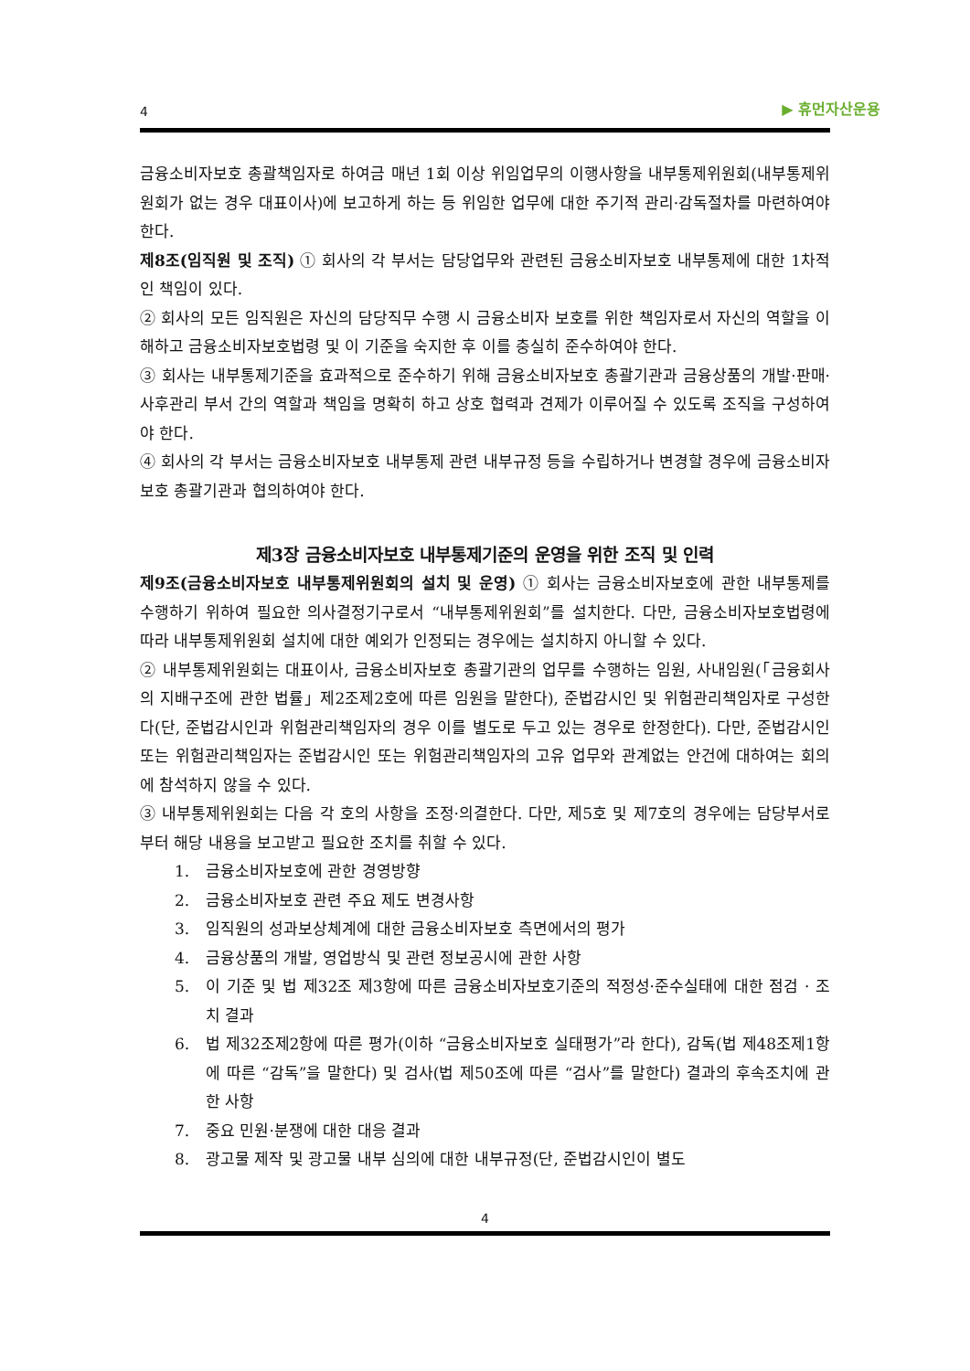4 ▶ 휴먼자산운용
금융소비자보호 총괄책임자로 하여금 매년 1회 이상 위임업무의 이행사항을 내부통제위원회(내부통제위원회가 없는 경우 대표이사)에 보고하게 하는 등 위임한 업무에 대한 주기적 관리·감독절차를 마련하여야 한다.
제8조(임직원 및 조직) ① 회사의 각 부서는 담당업무와 관련된 금융소비자보호 내부통제에 대한 1차적인 책임이 있다.
② 회사의 모든 임직원은 자신의 담당직무 수행 시 금융소비자 보호를 위한 책임자로서 자신의 역할을 이해하고 금융소비자보호법령 및 이 기준을 숙지한 후 이를 충실히 준수하여야 한다.
③ 회사는 내부통제기준을 효과적으로 준수하기 위해 금융소비자보호 총괄기관과 금융상품의 개발·판매·사후관리 부서 간의 역할과 책임을 명확히 하고 상호 협력과 견제가 이루어질 수 있도록 조직을 구성하여야 한다.
④ 회사의 각 부서는 금융소비자보호 내부통제 관련 내부규정 등을 수립하거나 변경할 경우에 금융소비자보호 총괄기관과 협의하여야 한다.
제3장 금융소비자보호 내부통제기준의 운영을 위한 조직 및 인력
제9조(금융소비자보호 내부통제위원회의 설치 및 운영) ① 회사는 금융소비자보호에 관한 내부통제를 수행하기 위하여 필요한 의사결정기구로서 “내부통제위원회”를 설치한다. 다만, 금융소비자보호법령에 따라 내부통제위원회 설치에 대한 예외가 인정되는 경우에는 설치하지 아니할 수 있다.
② 내부통제위원회는 대표이사, 금융소비자보호 총괄기관의 업무를 수행하는 임원, 사내임원(「금융회사의 지배구조에 관한 법률」제2조제2호에 따른 임원을 말한다), 준법감시인 및 위험관리책임자로 구성한다(단, 준법감시인과 위험관리책임자의 경우 이를 별도로 두고 있는 경우로 한정한다). 다만, 준법감시인 또는 위험관리책임자는 준법감시인 또는 위험관리책임자의 고유 업무와 관계없는 안건에 대하여는 회의에 참석하지 않을 수 있다.
③ 내부통제위원회는 다음 각 호의 사항을 조정·의결한다. 다만, 제5호 및 제7호의 경우에는 담당부서로부터 해당 내용을 보고받고 필요한 조치를 취할 수 있다.
1. 금융소비자보호에 관한 경영방향
2. 금융소비자보호 관련 주요 제도 변경사항
3. 임직원의 성과보상체계에 대한 금융소비자보호 측면에서의 평가
4. 금융상품의 개발, 영업방식 및 관련 정보공시에 관한 사항
5. 이 기준 및 법 제32조 제3항에 따른 금융소비자보호기준의 적정성·준수실태에 대한 점검 · 조치 결과
6. 법 제32조제2항에 따른 평가(이하 “금융소비자보호 실태평가”라 한다), 감독(법 제48조제1항에 따른 “감독”을 말한다) 및 검사(법 제50조에 따른 “검사”를 말한다) 결과의 후속조치에 관한 사항
7. 중요 민원·분쟁에 대한 대응 결과
8. 광고물 제작 및 광고물 내부 심의에 대한 내부규정(단, 준법감시인이 별도
4